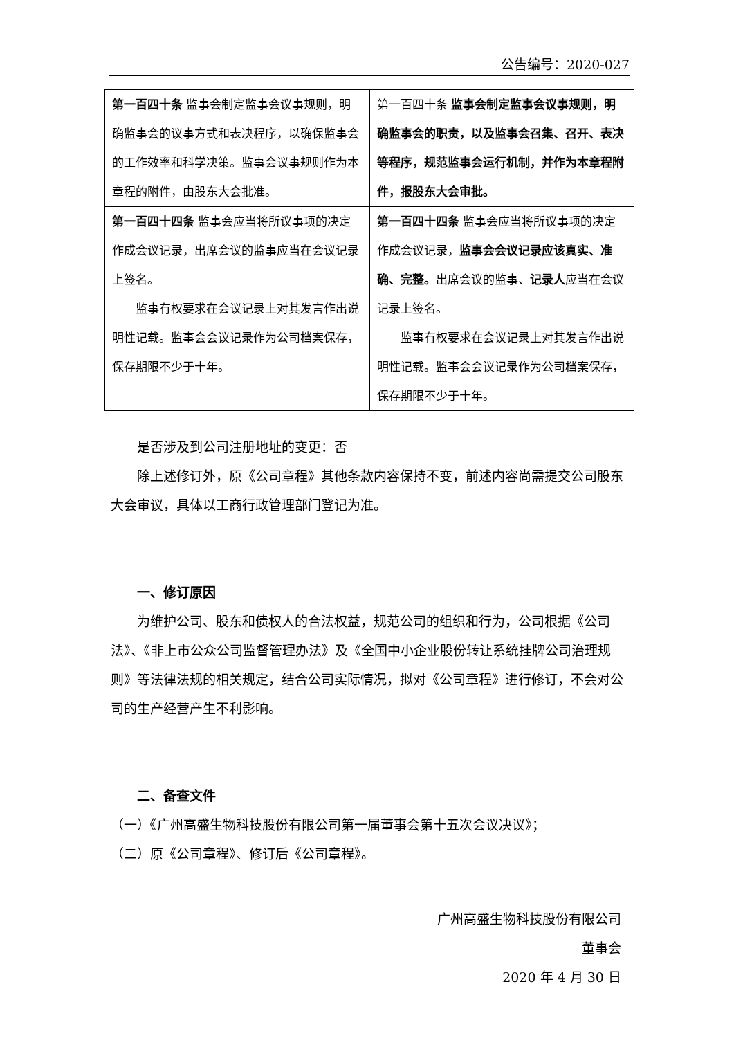公告编号：2020-027
| 第一百四十条 监事会制定监事会议事规则，明确监事会的议事方式和表决程序，以确保监事会的工作效率和科学决策。监事会议事规则作为本章程的附件，由股东大会批准。 | 第一百四十条 监事会制定监事会议事规则，明确监事会的职责，以及监事会召集、召开、表决等程序，规范监事会运行机制，并作为本章程附件，报股东大会审批。 |
| 第一百四十四条 监事会应当将所议事项的决定作成会议记录，出席会议的监事应当在会议记录上签名。 监事有权要求在会议记录上对其发言作出说明性记载。监事会会议记录作为公司档案保存，保存期限不少于十年。 | 第一百四十四条 监事会应当将所议事项的决定作成会议记录， 监事会会议记录应该真实、准确、完整。 出席会议的监事、 记录人 应当在会议记录上签名。 监事有权要求在会议记录上对其发言作出说明性记载。监事会会议记录作为公司档案保存，保存期限不少于十年。 |
是否涉及到公司注册地址的变更：否
除上述修订外，原《公司章程》其他条款内容保持不变，前述内容尚需提交公司股东大会审议，具体以工商行政管理部门登记为准。
一、修订原因
为维护公司、股东和债权人的合法权益，规范公司的组织和行为，公司根据《公司法》、《非上市公众公司监督管理办法》及《全国中小企业股份转让系统挂牌公司治理规则》等法律法规的相关规定，结合公司实际情况，拟对《公司章程》进行修订，不会对公司的生产经营产生不利影响。
二、备查文件
（一）《广州高盛生物科技股份有限公司第一届董事会第十五次会议决议》；
（二）原《公司章程》、修订后《公司章程》。
广州高盛生物科技股份有限公司
董事会
2020 年 4 月 30 日